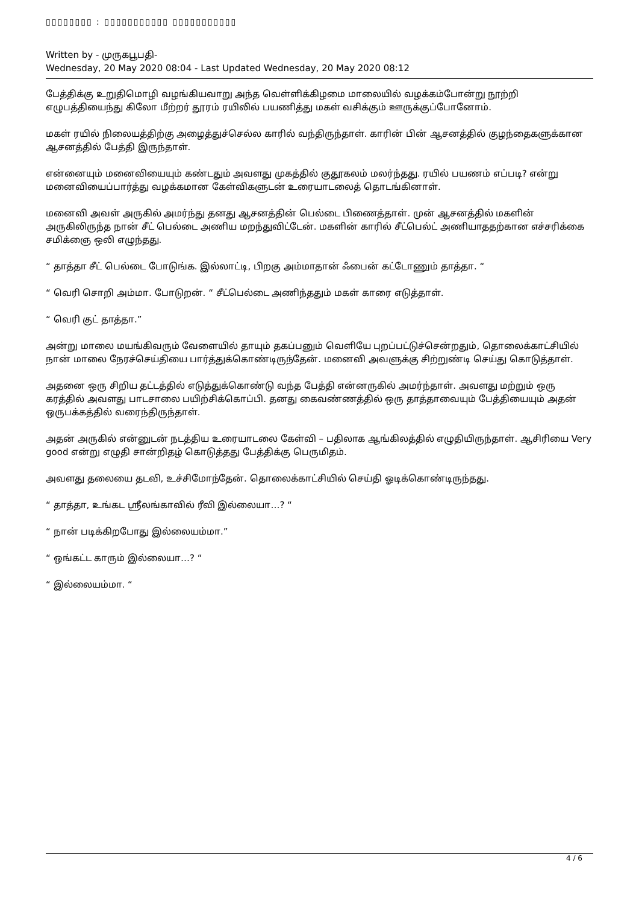▯▯▯▯▯▯▯▯ : ▯▯▯▯▯▯▯▯▯▯▯ ▯▯▯▯▯▯▯▯▯▯▯
Written by - முருகபூபதி-
Wednesday, 20 May 2020 08:04 - Last Updated Wednesday, 20 May 2020 08:12
பேத்திக்கு உறுதிமொழி வழங்கியவாறு அந்த வெள்ளிக்கிழமை மாலையில் வழக்கம்போன்று நூற்றி எழுபத்தியைந்து கிலோ மீற்றர் தூரம் ரயிலில் பயணித்து மகள் வசிக்கும் ஊருக்குப்போனோம்.
மகள் ரயில் நிலையத்திற்கு அழைத்துச்செல்ல காரில் வந்திருந்தாள். காரின் பின் ஆசனத்தில் குழந்தைகளுக்கான ஆசனத்தில் பேத்தி இருந்தாள்.
என்னையும் மனைவியையும் கண்டதும் அவளது முகத்தில் குதூகலம் மலர்ந்தது. ரயில் பயணம் எப்படி? என்று மனைவியைப்பார்த்து வழக்கமான கேள்விகளுடன் உரையாடலைத் தொடங்கினாள்.
மனைவி அவள் அருகில் அமர்ந்து தனது ஆசனத்தின் பெல்டை பிணைத்தாள். முன் ஆசனத்தில் மகளின் அருகிலிருந்த நான் சீட் பெல்டை அணிய மறந்துவிட்டேன். மகளின் காரில் சீட்பெல்ட் அணியாததற்கான எச்சரிக்கை சமிக்ஞை ஒலி எழுந்தது.
“ தாத்தா சீட் பெல்டை போடுங்க. இல்லாட்டி, பிறகு அம்மாதான் ஃபைன் கட்டோணும் தாத்தா. “
“ வெரி சொறி அம்மா. போடுறன். “ சீட்பெல்டை அணிந்ததும் மகள் காரை எடுத்தாள்.
“ வெரி குட் தாத்தா.”
அன்று மாலை மயங்கிவரும் வேளையில் தாயும் தகப்பனும் வெளியே புறப்பட்டுச்சென்றதும், தொலைக்காட்சியில் நான் மாலை நேரச்செய்தியை பார்த்துக்கொண்டிருந்தேன். மனைவி அவளுக்கு சிற்றுண்டி செய்து கொடுத்தாள்.
அதனை ஒரு சிறிய தட்டத்தில் எடுத்துக்கொண்டு வந்த பேத்தி என்னருகில் அமர்ந்தாள். அவளது மற்றும் ஒரு கரத்தில் அவளது பாடசாலை பயிற்சிக்கொப்பி. தனது கைவண்ணத்தில் ஒரு தாத்தாவையும் பேத்தியையும் அதன் ஒருபக்கத்தில் வரைந்திருந்தாள்.
அதன் அருகில் என்னுடன் நடத்திய உரையாடலை கேள்வி – பதிலாக ஆங்கிலத்தில் எழுதியிருந்தாள். ஆசிரியை Very good என்று எழுதி சான்றிதழ் கொடுத்தது பேத்திக்கு பெருமிதம்.
அவளது தலையை தடவி, உச்சிமோந்தேன். தொலைக்காட்சியில் செய்தி ஓடிக்கொண்டிருந்தது.
“ தாத்தா, உங்கட ஸ்ரீலங்காவில் ரீவி இல்லையா…? “
“ நான் படிக்கிறபோது இல்லையம்மா.”
“ ஒங்கட்ட காரும் இல்லையா…? “
“ இல்லையம்மா. “
4 / 6